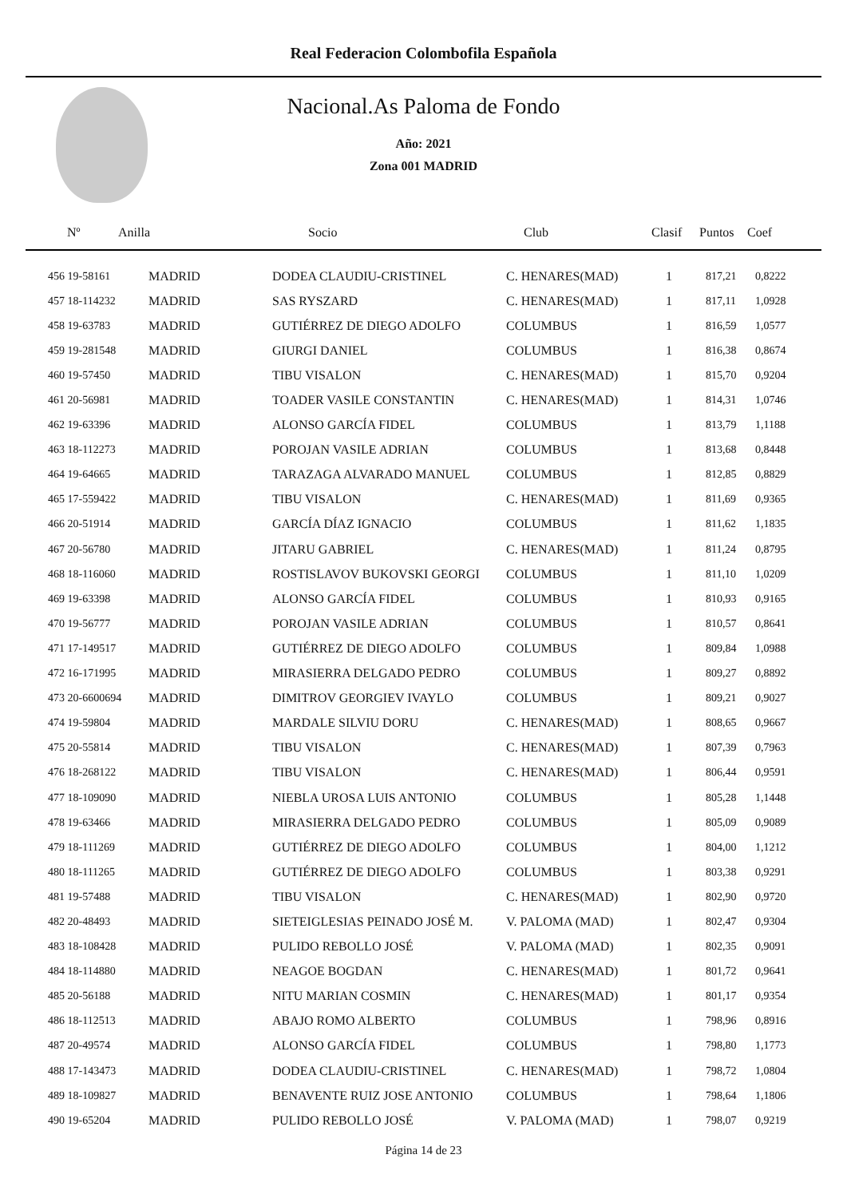Real Federacion Colombofila Española
Nacional.As Paloma de Fondo
Año: 2021
Zona 001 MADRID
Nº Anilla Socio Club Clasif Puntos Coef
| 456 19-58161 | MADRID | DODEA CLAUDIU-CRISTINEL | C. HENARES(MAD) | 1 | 817,21 | 0,8222 |
| 457 18-114232 | MADRID | SAS RYSZARD | C. HENARES(MAD) | 1 | 817,11 | 1,0928 |
| 458 19-63783 | MADRID | GUTIÉRREZ DE DIEGO ADOLFO | COLUMBUS | 1 | 816,59 | 1,0577 |
| 459 19-281548 | MADRID | GIURGI DANIEL | COLUMBUS | 1 | 816,38 | 0,8674 |
| 460 19-57450 | MADRID | TIBU VISALON | C. HENARES(MAD) | 1 | 815,70 | 0,9204 |
| 461 20-56981 | MADRID | TOADER VASILE CONSTANTIN | C. HENARES(MAD) | 1 | 814,31 | 1,0746 |
| 462 19-63396 | MADRID | ALONSO GARCÍA FIDEL | COLUMBUS | 1 | 813,79 | 1,1188 |
| 463 18-112273 | MADRID | POROJAN VASILE ADRIAN | COLUMBUS | 1 | 813,68 | 0,8448 |
| 464 19-64665 | MADRID | TARAZAGA ALVARADO MANUEL | COLUMBUS | 1 | 812,85 | 0,8829 |
| 465 17-559422 | MADRID | TIBU VISALON | C. HENARES(MAD) | 1 | 811,69 | 0,9365 |
| 466 20-51914 | MADRID | GARCÍA DÍAZ IGNACIO | COLUMBUS | 1 | 811,62 | 1,1835 |
| 467 20-56780 | MADRID | JITARU GABRIEL | C. HENARES(MAD) | 1 | 811,24 | 0,8795 |
| 468 18-116060 | MADRID | ROSTISLAVOV BUKOVSKI GEORGI | COLUMBUS | 1 | 811,10 | 1,0209 |
| 469 19-63398 | MADRID | ALONSO GARCÍA FIDEL | COLUMBUS | 1 | 810,93 | 0,9165 |
| 470 19-56777 | MADRID | POROJAN VASILE ADRIAN | COLUMBUS | 1 | 810,57 | 0,8641 |
| 471 17-149517 | MADRID | GUTIÉRREZ DE DIEGO ADOLFO | COLUMBUS | 1 | 809,84 | 1,0988 |
| 472 16-171995 | MADRID | MIRASIERRA DELGADO PEDRO | COLUMBUS | 1 | 809,27 | 0,8892 |
| 473 20-6600694 | MADRID | DIMITROV GEORGIEV IVAYLO | COLUMBUS | 1 | 809,21 | 0,9027 |
| 474 19-59804 | MADRID | MARDALE SILVIU DORU | C. HENARES(MAD) | 1 | 808,65 | 0,9667 |
| 475 20-55814 | MADRID | TIBU VISALON | C. HENARES(MAD) | 1 | 807,39 | 0,7963 |
| 476 18-268122 | MADRID | TIBU VISALON | C. HENARES(MAD) | 1 | 806,44 | 0,9591 |
| 477 18-109090 | MADRID | NIEBLA UROSA LUIS ANTONIO | COLUMBUS | 1 | 805,28 | 1,1448 |
| 478 19-63466 | MADRID | MIRASIERRA DELGADO PEDRO | COLUMBUS | 1 | 805,09 | 0,9089 |
| 479 18-111269 | MADRID | GUTIÉRREZ DE DIEGO ADOLFO | COLUMBUS | 1 | 804,00 | 1,1212 |
| 480 18-111265 | MADRID | GUTIÉRREZ DE DIEGO ADOLFO | COLUMBUS | 1 | 803,38 | 0,9291 |
| 481 19-57488 | MADRID | TIBU VISALON | C. HENARES(MAD) | 1 | 802,90 | 0,9720 |
| 482 20-48493 | MADRID | SIETEIGLESIAS PEINADO JOSÉ M. | V. PALOMA (MAD) | 1 | 802,47 | 0,9304 |
| 483 18-108428 | MADRID | PULIDO REBOLLO JOSÉ | V. PALOMA (MAD) | 1 | 802,35 | 0,9091 |
| 484 18-114880 | MADRID | NEAGOE BOGDAN | C. HENARES(MAD) | 1 | 801,72 | 0,9641 |
| 485 20-56188 | MADRID | NITU MARIAN COSMIN | C. HENARES(MAD) | 1 | 801,17 | 0,9354 |
| 486 18-112513 | MADRID | ABAJO ROMO ALBERTO | COLUMBUS | 1 | 798,96 | 0,8916 |
| 487 20-49574 | MADRID | ALONSO GARCÍA FIDEL | COLUMBUS | 1 | 798,80 | 1,1773 |
| 488 17-143473 | MADRID | DODEA CLAUDIU-CRISTINEL | C. HENARES(MAD) | 1 | 798,72 | 1,0804 |
| 489 18-109827 | MADRID | BENAVENTE RUIZ JOSE ANTONIO | COLUMBUS | 1 | 798,64 | 1,1806 |
| 490 19-65204 | MADRID | PULIDO REBOLLO JOSÉ | V. PALOMA (MAD) | 1 | 798,07 | 0,9219 |
Página 14 de 23